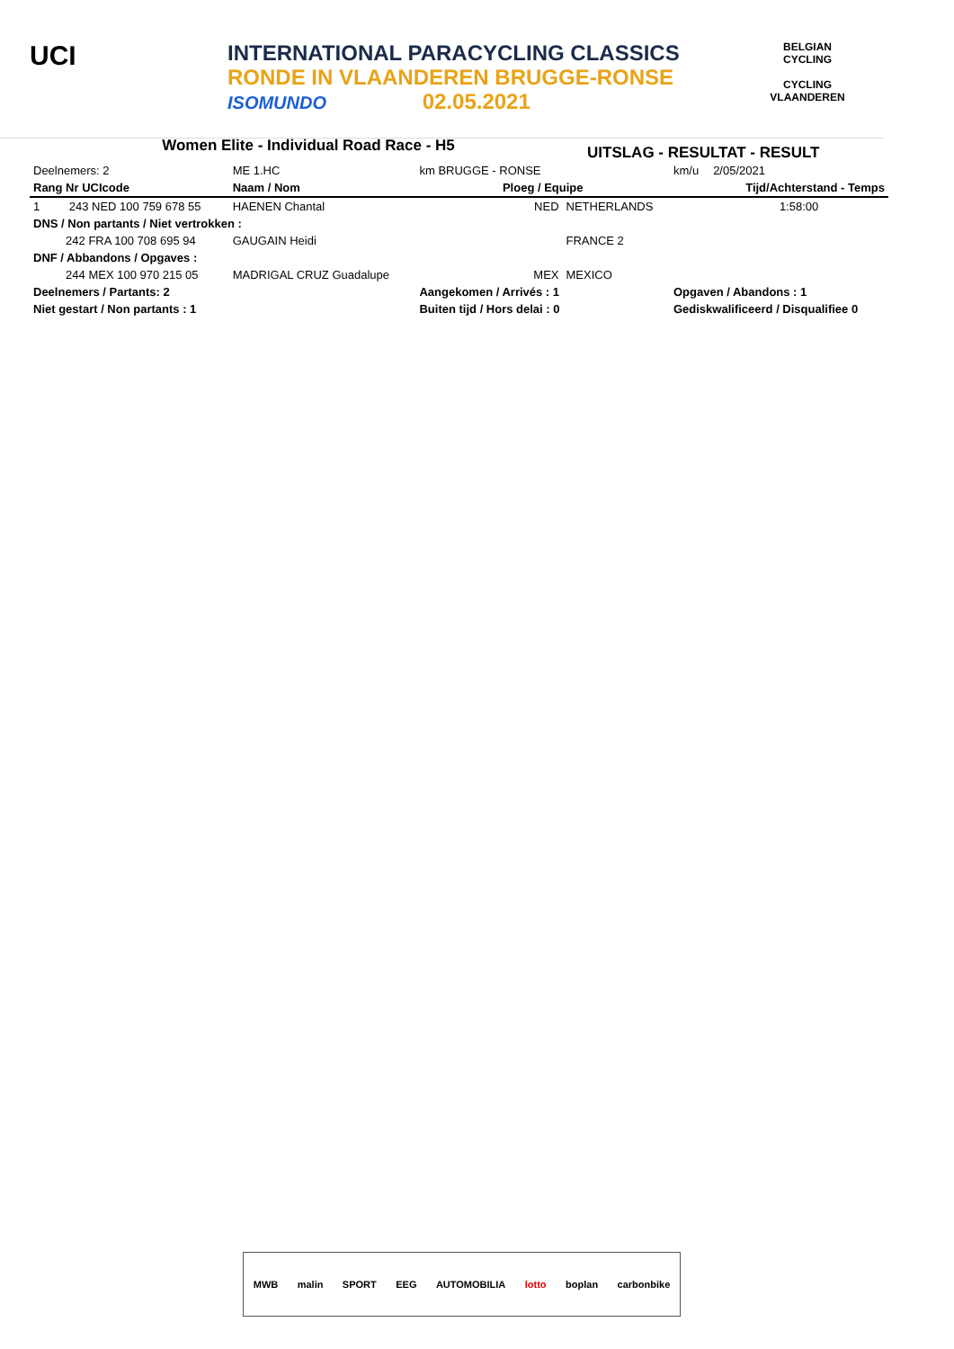UCI
INTERNATIONAL PARACYCLING CLASSICS
RONDE IN VLAANDEREN BRUGGE-RONSE
ISOMUNDO 02.05.2021
BELGIAN CYCLING
CYCLING VLAANDEREN
Women Elite - Individual Road Race - H5
UITSLAG - RESULTAT - RESULT
| Deelnemers: 2 | ME 1.HC | km BRUGGE - RONSE | | km/u | 2/05/2021 |
| Rang Nr UCIcode | Naam / Nom | Ploeg / Equipe | | | Tijd/Achterstand - Temps |
| 1 243 NED 100 759 678 55 | HAENEN Chantal | NED | NETHERLANDS | | 1:58:00 |
| DNS / Non partants / Niet vertrokken : | | | | | |
| 242 FRA 100 708 695 94 | GAUGAIN Heidi | | FRANCE 2 | | |
| DNF / Abbandons / Opgaves : | | | | | |
| 244 MEX 100 970 215 05 | MADRIGAL CRUZ Guadalupe | MEX | MEXICO | | |
| Deelnemers / Partants: 2 | | Aangekomen / Arrivés : 1 | | Opgaven / Abandons : 1 | |
| Niet gestart / Non partants : 1 | | Buiten tijd / Hors delai : 0 | | Gediskwalificeerd / Disqualifiee 0 | |
MWB malin SPORT EEG AUTOMOBILIA lotto boplan carbonbike